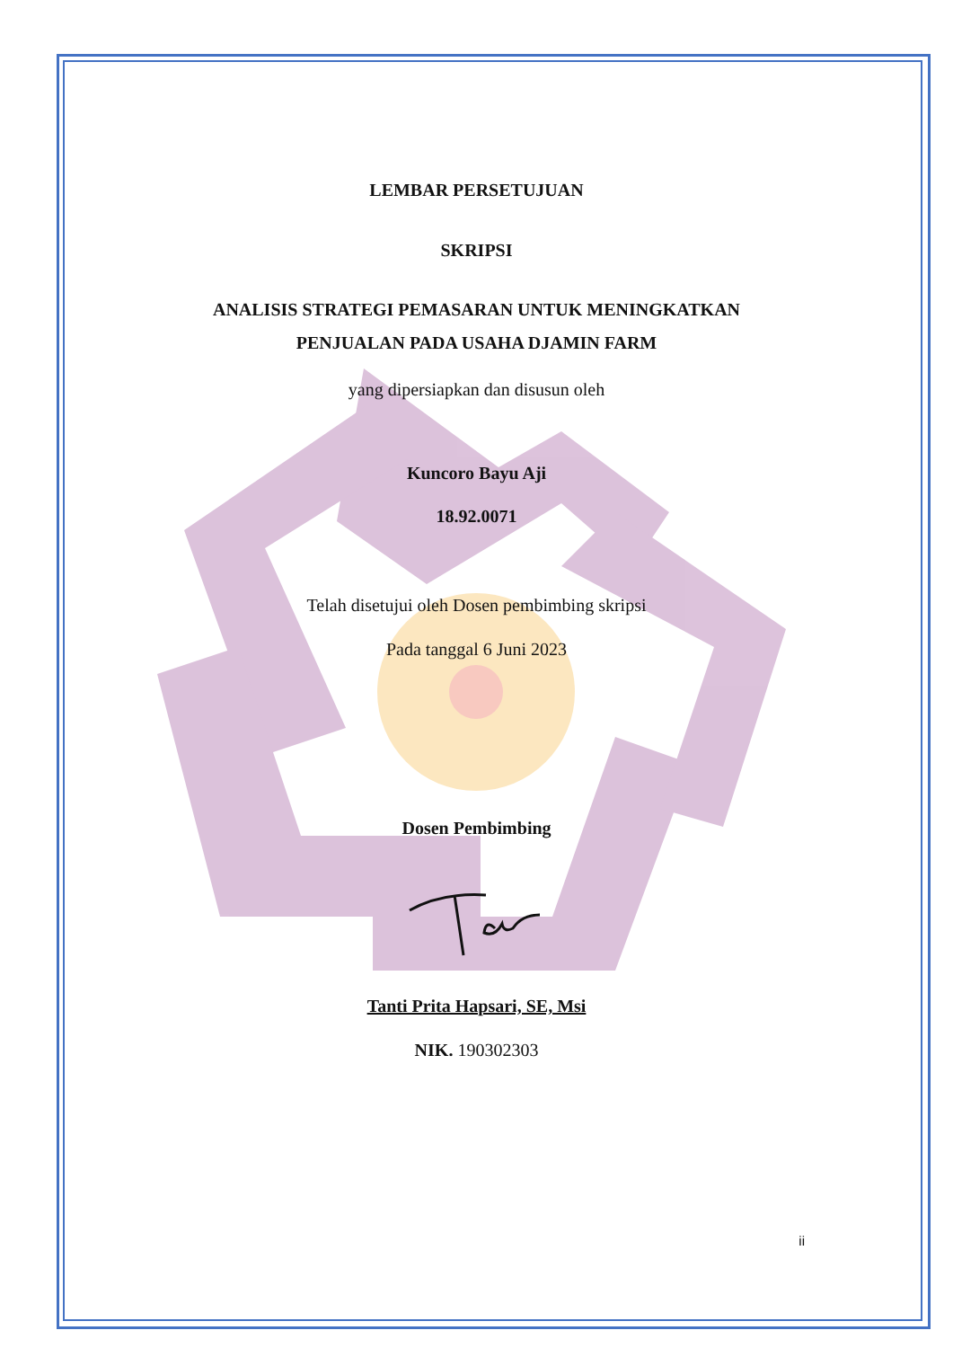LEMBAR PERSETUJUAN
SKRIPSI
ANALISIS STRATEGI PEMASARAN UNTUK MENINGKATKAN
PENJUALAN PADA USAHA DJAMIN FARM
yang dipersiapkan dan disusun oleh
Kuncoro Bayu Aji
18.92.0071
Telah disetujui oleh Dosen pembimbing skripsi
Pada tanggal 6 Juni 2023
Dosen Pembimbing
Tanti Prita Hapsari, SE, Msi
NIK. 190302303
ii